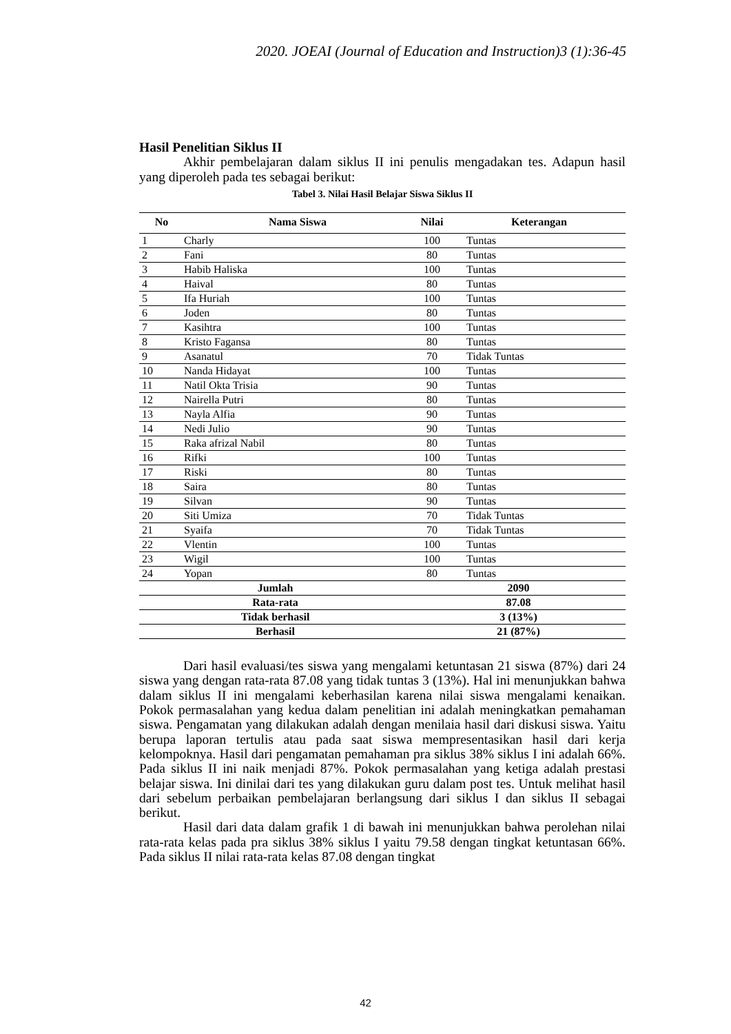2020. JOEAI (Journal of Education and Instruction)3 (1):36-45
Hasil Penelitian Siklus II
Akhir pembelajaran dalam siklus II ini penulis mengadakan tes. Adapun hasil yang diperoleh pada tes sebagai berikut:
Tabel 3. Nilai Hasil Belajar Siswa Siklus II
| No | Nama Siswa | Nilai | Keterangan |
| --- | --- | --- | --- |
| 1 | Charly | 100 | Tuntas |
| 2 | Fani | 80 | Tuntas |
| 3 | Habib Haliska | 100 | Tuntas |
| 4 | Haival | 80 | Tuntas |
| 5 | Ifa Huriah | 100 | Tuntas |
| 6 | Joden | 80 | Tuntas |
| 7 | Kasihtra | 100 | Tuntas |
| 8 | Kristo Fagansa | 80 | Tuntas |
| 9 | Asanatul | 70 | Tidak Tuntas |
| 10 | Nanda Hidayat | 100 | Tuntas |
| 11 | Natil Okta Trisia | 90 | Tuntas |
| 12 | Nairella Putri | 80 | Tuntas |
| 13 | Nayla Alfia | 90 | Tuntas |
| 14 | Nedi Julio | 90 | Tuntas |
| 15 | Raka afrizal Nabil | 80 | Tuntas |
| 16 | Rifki | 100 | Tuntas |
| 17 | Riski | 80 | Tuntas |
| 18 | Saira | 80 | Tuntas |
| 19 | Silvan | 90 | Tuntas |
| 20 | Siti Umiza | 70 | Tidak Tuntas |
| 21 | Syaifa | 70 | Tidak Tuntas |
| 22 | Vlentin | 100 | Tuntas |
| 23 | Wigil | 100 | Tuntas |
| 24 | Yopan | 80 | Tuntas |
| Jumlah | | 2090 | |
| Rata-rata | | 87.08 | |
| Tidak berhasil | | 3 (13%) | |
| Berhasil | | 21 (87%) | |
Dari hasil evaluasi/tes siswa yang mengalami ketuntasan 21 siswa (87%) dari 24 siswa yang dengan rata-rata 87.08 yang tidak tuntas 3 (13%). Hal ini menunjukkan bahwa dalam siklus II ini mengalami keberhasilan karena nilai siswa mengalami kenaikan. Pokok permasalahan yang kedua dalam penelitian ini adalah meningkatkan pemahaman siswa. Pengamatan yang dilakukan adalah dengan menilaia hasil dari diskusi siswa. Yaitu berupa laporan tertulis atau pada saat siswa mempresentasikan hasil dari kerja kelompoknya. Hasil dari pengamatan pemahaman pra siklus 38% siklus I ini adalah 66%. Pada siklus II ini naik menjadi 87%. Pokok permasalahan yang ketiga adalah prestasi belajar siswa. Ini dinilai dari tes yang dilakukan guru dalam post tes. Untuk melihat hasil dari sebelum perbaikan pembelajaran berlangsung dari siklus I dan siklus II sebagai berikut.
Hasil dari data dalam grafik 1 di bawah ini menunjukkan bahwa perolehan nilai rata-rata kelas pada pra siklus 38% siklus I yaitu 79.58 dengan tingkat ketuntasan 66%. Pada siklus II nilai rata-rata kelas 87.08 dengan tingkat
42